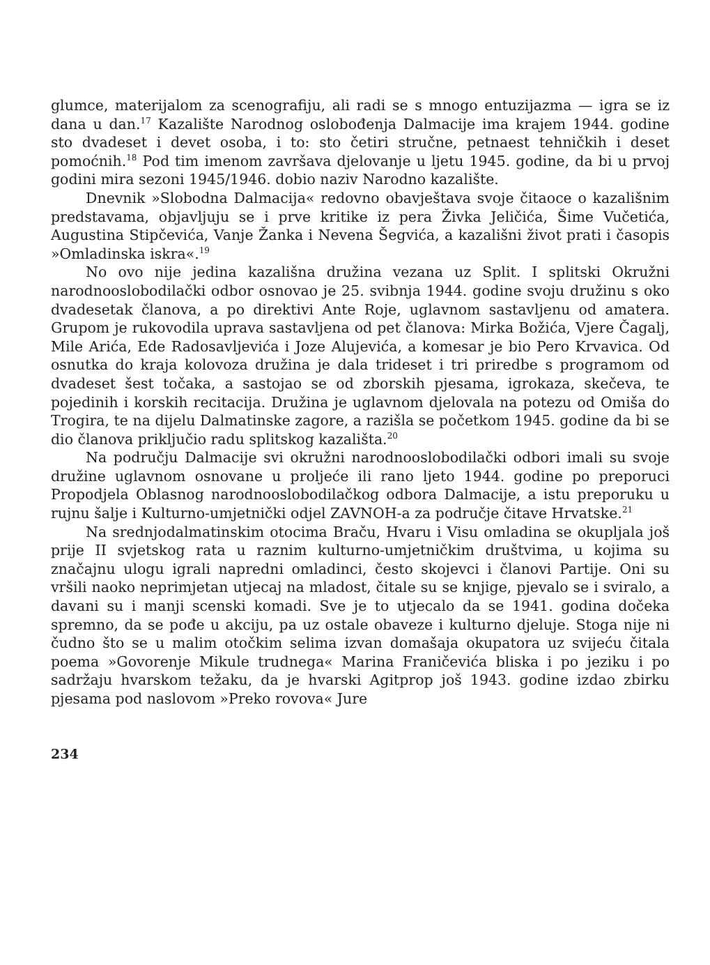glumce, materijalom za scenografiju, ali radi se s mnogo entuzijazma — igra se iz dana u dan.<sup>17</sup> Kazalište Narodnog oslobođenja Dalmacije ima krajem 1944. godine sto dvadeset i devet osoba, i to: sto četiri stručne, petnaest tehničkih i deset pomoćnih.<sup>18</sup> Pod tim imenom završava djelovanje u ljetu 1945. godine, da bi u prvoj godini mira sezoni 1945/1946. dobio naziv Narodno kazalište.
Dnevnik »Slobodna Dalmacija« redovno obavještava svoje čitaoce o kazališnim predstavama, objavljuju se i prve kritike iz pera Živka Jeličića, Šime Vučetića, Augustina Stipčevića, Vanje Žanka i Nevena Šegvića, a kazališni život prati i časopis »Omladinska iskra«.<sup>19</sup>
No ovo nije jedina kazališna družina vezana uz Split. I splitski Okružni narodnooslobodilački odbor osnovao je 25. svibnja 1944. godine svoju družinu s oko dvadesetak članova, a po direktivi Ante Roje, uglavnom sastavljenu od amatera. Grupom je rukovodila uprava sastavljena od pet članova: Mirka Božića, Vjere Čagalj, Mile Arića, Ede Radosavljevića i Joze Alujevića, a komesar je bio Pero Krvavica. Od osnutka do kraja kolovoza družina je dala trideset i tri priredbe s programom od dvadeset šest točaka, a sastojao se od zborskih pjesama, igrokaza, skečeva, te pojedinih i korskih recitacija. Družina je uglavnom djelovala na potezu od Omiša do Trogira, te na dijelu Dalmatinske zagore, a razišla se početkom 1945. godine da bi se dio članova priključio radu splitskog kazališta.<sup>20</sup>
Na području Dalmacije svi okružni narodnooslobodilački odbori imali su svoje družine uglavnom osnovane u proljeće ili rano ljeto 1944. godine po preporuci Propodjela Oblasnog narodnooslobodilačkog odbora Dalmacije, a istu preporuku u rujnu šalje i Kulturno-umjetnički odjel ZAVNOH-a za područje čitave Hrvatske.<sup>21</sup>
Na srednjodalmatinskim otocima Braču, Hvaru i Visu omladina se okupljala još prije II svjetskog rata u raznim kulturno-umjetničkim društvima, u kojima su značajnu ulogu igrali napredni omladinci, često skojevci i članovi Partije. Oni su vršili naoko neprimjetan utjecaj na mladost, čitale su se knjige, pjevalo se i sviralo, a davani su i manji scenski komadi. Sve je to utjecalo da se 1941. godina dočeka spremno, da se pođe u akciju, pa uz ostale obaveze i kulturno djeluje. Stoga nije ni čudno što se u malim otočkim selima izvan domašaja okupatora uz svijeću čitala poema »Govorenje Mikule trudnega« Marina Franičevića bliska i po jeziku i po sadržaju hvarskom težaku, da je hvarski Agitprop još 1943. godine izdao zbirku pjesama pod naslovom »Preko rovova« Jure
234